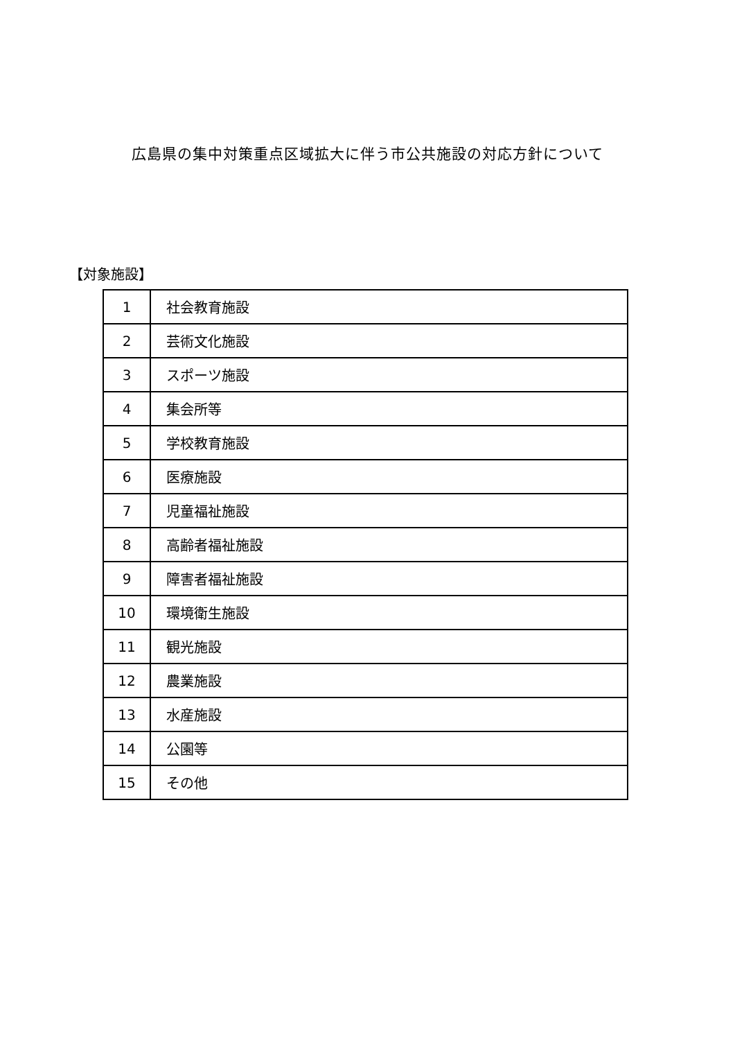広島県の集中対策重点区域拡大に伴う市公共施設の対応方針について
【対象施設】
| 1 | 社会教育施設 |
| 2 | 芸術文化施設 |
| 3 | スポーツ施設 |
| 4 | 集会所等 |
| 5 | 学校教育施設 |
| 6 | 医療施設 |
| 7 | 児童福祉施設 |
| 8 | 高齢者福祉施設 |
| 9 | 障害者福祉施設 |
| 10 | 環境衛生施設 |
| 11 | 観光施設 |
| 12 | 農業施設 |
| 13 | 水産施設 |
| 14 | 公園等 |
| 15 | その他 |